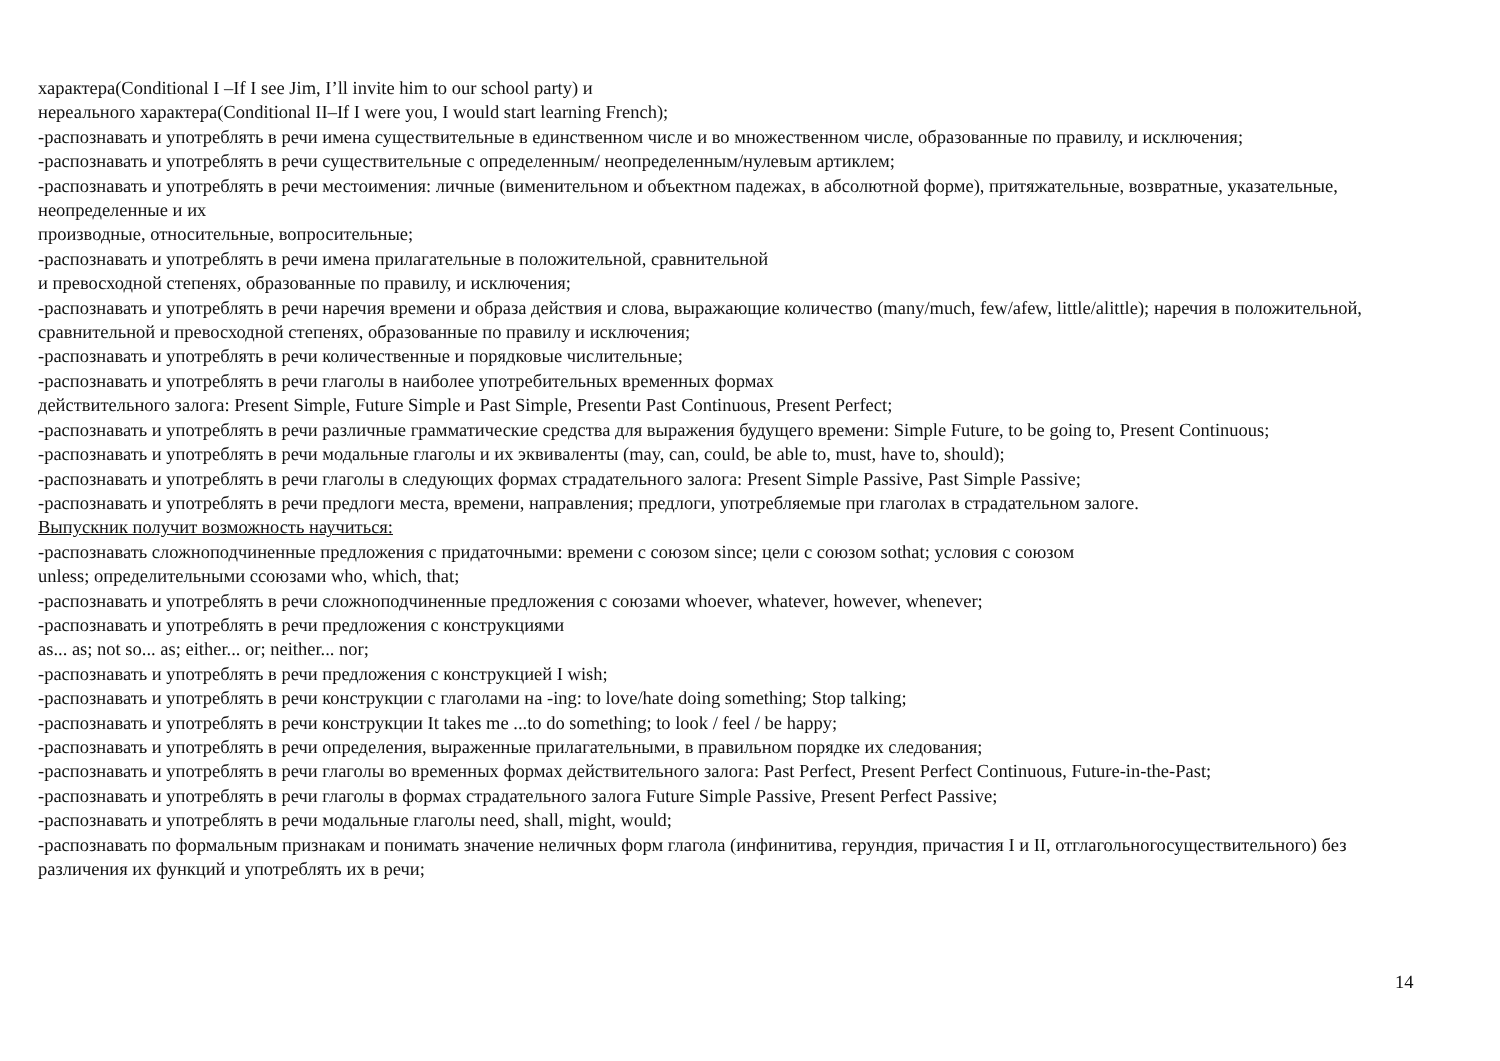характера(Conditional I –If I see Jim, I’ll invite him to our school party) и
нереального характера(Conditional II–If I were you, I would start learning French);
-распознавать и употреблять в речи имена существительные в единственном числе и во множественном числе, образованные по правилу, и исключения;
-распознавать и употреблять в речи существительные с определенным/ неопределенным/нулевым артиклем;
-распознавать и употреблять в речи местоимения: личные (вименительном и объектном падежах, в абсолютной форме), притяжательные, возвратные, указательные, неопределенные и их
производные, относительные, вопросительные;
-распознавать и употреблять в речи имена прилагательные в положительной, сравнительной
и превосходной степенях, образованные по правилу, и исключения;
-распознавать и употреблять в речи наречия времени и образа действия и слова, выражающие количество (many/much, few/afew, little/alittle); наречия в положительной, сравнительной и превосходной степенях, образованные по правилу и исключения;
-распознавать и употреблять в речи количественные и порядковые числительные;
-распознавать и употреблять в речи глаголы в наиболее употребительных временных формах
действительного залога: Present Simple, Future Simple и Past Simple, Presentи Past Continuous, Present Perfect;
-распознавать и употреблять в речи различные грамматические средства для выражения будущего времени: Simple Future, to be going to, Present Continuous;
-распознавать и употреблять в речи модальные глаголы и их эквиваленты (may, can, could, be able to, must, have to, should);
-распознавать и употреблять в речи глаголы в следующих формах страдательного залога: Present Simple Passive, Past Simple Passive;
-распознавать и употреблять в речи предлоги места, времени, направления; предлоги, употребляемые при глаголах в страдательном залоге.
Выпускник получит возможность научиться:
-распознавать сложноподчиненные предложения с придаточными: времени с союзом since; цели с союзом sothat; условия с союзом
unless; определительными ссоюзами who, which, that;
-распознавать и употреблять в речи сложноподчиненные предложения с союзами whoever, whatever, however, whenever;
-распознавать и употреблять в речи предложения с конструкциями
as... as; not so... as; either... or; neither... nor;
-распознавать и употреблять в речи предложения с конструкцией I wish;
-распознавать и употреблять в речи конструкции с глаголами на -ing: to love/hate doing something; Stop talking;
-распознавать и употреблять в речи конструкции It takes me ...to do something; to look / feel / be happy;
-распознавать и употреблять в речи определения, выраженные прилагательными, в правильном порядке их следования;
-распознавать и употреблять в речи глаголы во временных формах действительного залога: Past Perfect, Present Perfect Continuous, Future-in-the-Past;
-распознавать и употреблять в речи глаголы в формах страдательного залога Future Simple Passive, Present Perfect Passive;
-распознавать и употреблять в речи модальные глаголы need, shall, might, would;
-распознавать по формальным признакам и понимать значение неличных форм глагола (инфинитива, герундия, причастия I и II, отглагольногосуществительного) без различения их функций и употреблять их в речи;
14